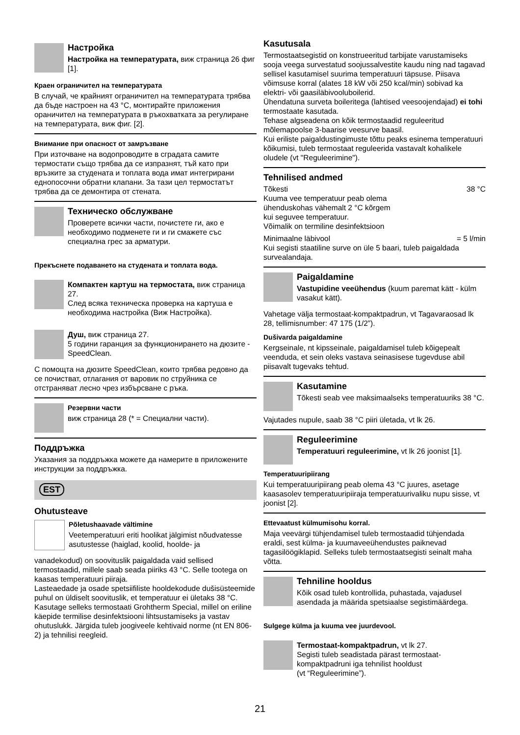Настройка
Настройка на температурата, виж страница 26 фиг [1].
Краен ограничител на температурата
В случай, че крайният ограничител на температурата трябва да бъде настроен на 43 °C, монтирайте приложения ораничител на температурата в ръкохватката за регулиране на температурата, виж фиг. [2].
Внимание при опасност от замръзване
При източване на водопроводите в сградата самите термостати също трябва да се изпразнят, тъй като при връзките за студената и топлата вода имат интегрирани еднопосочни обратни клапани. За тази цел термостатът трябва да се демонтира от стената.
Техническо обслужване
Проверете всички части, почистете ги, ако е необходимо подменете ги и ги смажете със специална грес за арматури.
Прекъснете подаването на студената и топлата вода.
Компактен картуш на термостата, виж страница 27.
След всяка техническа проверка на картуша е необходима настройка (Виж Настройка).
Душ, виж страница 27.
5 години гаранция за функционирането на дюзите -SpeedClean.
С помощта на дюзите SpeedClean, които трябва редовно да се почистват, отлагания от варовик по струйника се отстраняват лесно чрез избърсване с ръка.
Резервни части
виж страница 28 (* = Специални части).
Поддръжка
Указания за поддръжка можете да намерите в приложените инструкции за поддръжка.
EST
Ohutusteave
Põletushaavade vältimine
Veetemperatuuri eriti hoolikat jälgimist nõudvatesse asutustesse (haiglad, koolid, hoolde- ja
vanadekodud) on soovituslik paigaldada vaid sellised termostaadid, millele saab seada piiriks 43 °C. Selle tootega on kaasas temperatuuri piiraja.
Lasteaedade ja osade spetsiifiliste hooldekodude dušisüsteemide puhul on üldiselt soovituslik, et temperatuur ei ületaks 38 °C. Kasutage selleks termostaati Grohtherm Special, millel on eriline käepide termilise desinfektsiooni lihtsustamiseks ja vastav ohutuslukk. Järgida tuleb joogiveele kehtivaid norme (nt EN 806-2) ja tehnilisi reegleid.
Kasutusala
Termostaatsegistid on konstrueeritud tarbijate varustamiseks sooja veega survestatud soojussalvestite kaudu ning nad tagavad sellisel kasutamisel suurima temperatuuri täpsuse. Piisava võimsuse korral (alates 18 kW või 250 kcal/min) sobivad ka elektri- või gaasiläbivooluboilerid.
Ühendatuna surveta boileritega (lahtised veesoojendajad) ei tohi termostaate kasutada.
Tehase algseadena on kõik termostaadid reguleeritud mõlemapoolse 3-baarise veesurve baasil.
Kui eriliste paigaldustingimuste tõttu peaks esinema temperatuuri kõikumisi, tuleb termostaat reguleerida vastavalt kohalikele oludele (vt "Reguleerimine").
Tehnilised andmed
Tõkesti 38 °C
Kuuma vee temperatuur peab olema
ühenduskohas vähemalt 2 °C kõrgem
kui seguvee temperatuur.
Võimalik on termiline desinfektsioon
Minimaalne läbivool = 5 l/min
Kui segisti staatiline surve on üle 5 baari, tuleb paigaldada survealandaja.
Paigaldamine
Vastupidine veeühendus (kuum paremat kätt - külm vasakut kätt).
Vahetage välja termostaat-kompaktpadrun, vt Tagavaraosad lk 28, tellimisnumber: 47 175 (1/2”).
Dušivarda paigaldamine
Kergseinale, nt kipsseinale, paigaldamisel tuleb kõigepealt veenduda, et sein oleks vastava seinasisese tugevduse abil piisavalt tugevaks tehtud.
Kasutamine
Tõkesti seab vee maksimaalseks temperatuuriks 38 °C.
Vajutades nupule, saab 38 °C piiri ületada, vt lk 26.
Reguleerimine
Temperatuuri reguleerimine, vt lk 26 joonist [1].
Temperatuuripiirang
Kui temperatuuripiirang peab olema 43 °C juures, asetage kaasasolev temperatuuripiiraja temperatuurivaliku nupu sisse, vt joonist [2].
Ettevaatust külmumisohu korral.
Maja veevärgi tühjendamisel tuleb termostaadid tühjendada eraldi, sest külma- ja kuumaveeühendustes paiknevad tagasilöögiklapid. Selleks tuleb termostaatsegisti seinalt maha võtta.
Tehniline hooldus
Kõik osad tuleb kontrollida, puhastada, vajadusel asendada ja määrida spetsiaalse segistimäärdega.
Sulgege külma ja kuuma vee juurdevool.
Termostaat-kompaktpadrun, vt lk 27.
Segisti tuleb seadistada pärast termostaat-kompaktpadruni iga tehnilist hooldust
(vt “Reguleerimine”).
21